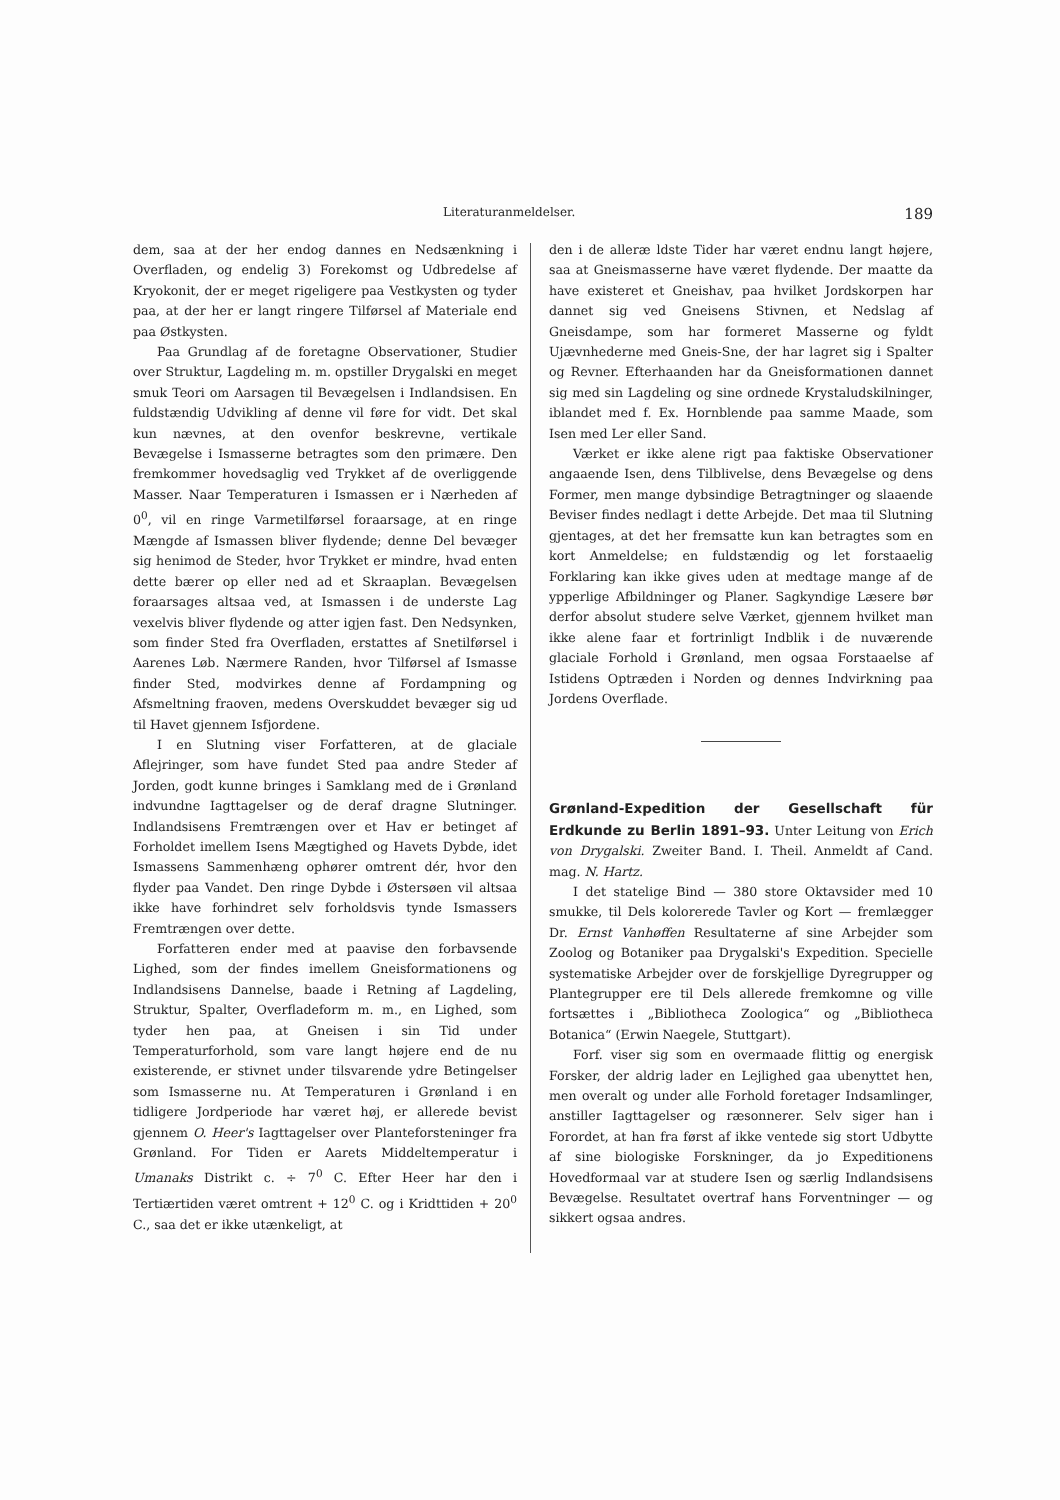Literaturanmeldelser. 189
dem, saa at der her endog dannes en Nedsænkning i Overfladen, og endelig 3) Forekomst og Udbredelse af Kryokonit, der er meget rigeligere paa Vestkysten og tyder paa, at der her er langt ringere Tilførsel af Materiale end paa Østkysten.
Paa Grundlag af de foretagne Observationer, Studier over Struktur, Lagdeling m. m. opstiller Drygalski en meget smuk Teori om Aarsagen til Bevægelsen i Indlandsisen. En fuldstændig Udvikling af denne vil føre for vidt. Det skal kun nævnes, at den ovenfor beskrevne, vertikale Bevægelse i Ismasserne betragtes som den primære. Den fremkommer hovedsaglig ved Trykket af de overliggende Masser. Naar Temperaturen i Ismassen er i Nærheden af 0<sup>0</sup>, vil en ringe Varmetilførsel foraarsage, at en ringe Mængde af Ismassen bliver flydende; denne Del bevæger sig henimod de Steder, hvor Trykket er mindre, hvad enten dette bærer op eller ned ad et Skraaplan. Bevægelsen foraarsages altsaa ved, at Ismassen i de underste Lag vexelvis bliver flydende og atter igjen fast. Den Nedsynken, som finder Sted fra Overfladen, erstattes af Snetilførsel i Aarenes Løb. Nærmere Randen, hvor Tilførsel af Ismasse finder Sted, modvirkes denne af Fordampning og Afsmeltning fraoven, medens Overskuddet bevæger sig ud til Havet gjennem Isfjordene.
I en Slutning viser Forfatteren, at de glaciale Aflejringer, som have fundet Sted paa andre Steder af Jorden, godt kunne bringes i Samklang med de i Grønland indvundne Iagttagelser og de deraf dragne Slutninger. Indlandsisens Fremtrængen over et Hav er betinget af Forholdet imellem Isens Mægtighed og Havets Dybde, idet Ismassens Sammenhæng ophører omtrent dér, hvor den flyder paa Vandet. Den ringe Dybde i Østersøen vil altsaa ikke have forhindret selv forholdsvis tynde Ismassers Fremtrængen over dette.
Forfatteren ender med at paavise den forbavsende Lighed, som der findes imellem Gneisformationens og Indlandsisens Dannelse, baade i Retning af Lagdeling, Struktur, Spalter, Overfladeform m. m., en Lighed, som tyder hen paa, at Gneisen i sin Tid under Temperaturforhold, som vare langt højere end de nu existerende, er stivnet under tilsvarende ydre Betingelser som Ismasserne nu. At Temperaturen i Grønland i en tidligere Jordperiode har været høj, er allerede bevist gjennem O. Heer's Iagttagelser over Planteforsteninger fra Grønland. For Tiden er Aarets Middeltemperatur i Umanaks Distrikt c. ÷ 7<sup>0</sup> C. Efter Heer har den i Tertiærtiden været omtrent + 12<sup>0</sup> C. og i Kridttiden + 20<sup>0</sup> C., saa det er ikke utænkeligt, at
den i de alleræ ldste Tider har været endnu langt højere, saa at Gneismasserne have været flydende. Der maatte da have existeret et Gneishav, paa hvilket Jordskorpen har dannet sig ved Gneisens Stivnen, et Nedslag af Gneisdampe, som har formeret Masserne og fyldt Ujævnhederne med Gneis-Sne, der har lagret sig i Spalter og Revner. Efterhaanden har da Gneisformationen dannet sig med sin Lagdeling og sine ordnede Krystaludskilninger, iblandet med f. Ex. Hornblende paa samme Maade, som Isen med Ler eller Sand.
Værket er ikke alene rigt paa faktiske Observationer angaaende Isen, dens Tilblivelse, dens Bevægelse og dens Former, men mange dybsindige Betragtninger og slaaende Beviser findes nedlagt i dette Arbejde. Det maa til Slutning gjentages, at det her fremsatte kun kan betragtes som en kort Anmeldelse; en fuldstændig og let forstaaelig Forklaring kan ikke gives uden at medtage mange af de ypperlige Afbildninger og Planer. Sagkyndige Læsere bør derfor absolut studere selve Værket, gjennem hvilket man ikke alene faar et fortrinligt Indblik i de nuværende glaciale Forhold i Grønland, men ogsaa Forstaaelse af Istidens Optræden i Norden og dennes Indvirkning paa Jordens Overflade.
Grønland-Expedition der Gesellschaft für Erdkunde zu Berlin 1891–93.
Unter Leitung von Erich von Drygalski. Zweiter Band. I. Theil. Anmeldt af Cand. mag. N. Hartz.
I det statelige Bind — 380 store Oktavsider med 10 smukke, til Dels kolorerede Tavler og Kort — fremlægger Dr. Ernst Vanhøffen Resultaterne af sine Arbejder som Zoolog og Botaniker paa Drygalski's Expedition. Specielle systematiske Arbejder over de forskjellige Dyregrupper og Plantegrupper ere til Dels allerede fremkomne og ville fortsættes i „Bibliotheca Zoologica“ og „Bibliotheca Botanica“ (Erwin Naegele, Stuttgart).
Forf. viser sig som en overmaade flittig og energisk Forsker, der aldrig lader en Lejlighed gaa ubenyttet hen, men overalt og under alle Forhold foretager Indsamlinger, anstiller Iagttagelser og ræsonnerer. Selv siger han i Forordet, at han fra først af ikke ventede sig stort Udbytte af sine biologiske Forskninger, da jo Expeditionens Hovedformaal var at studere Isen og særlig Indlandsisens Bevægelse. Resultatet overtraf hans Forventninger — og sikkert ogsaa andres.